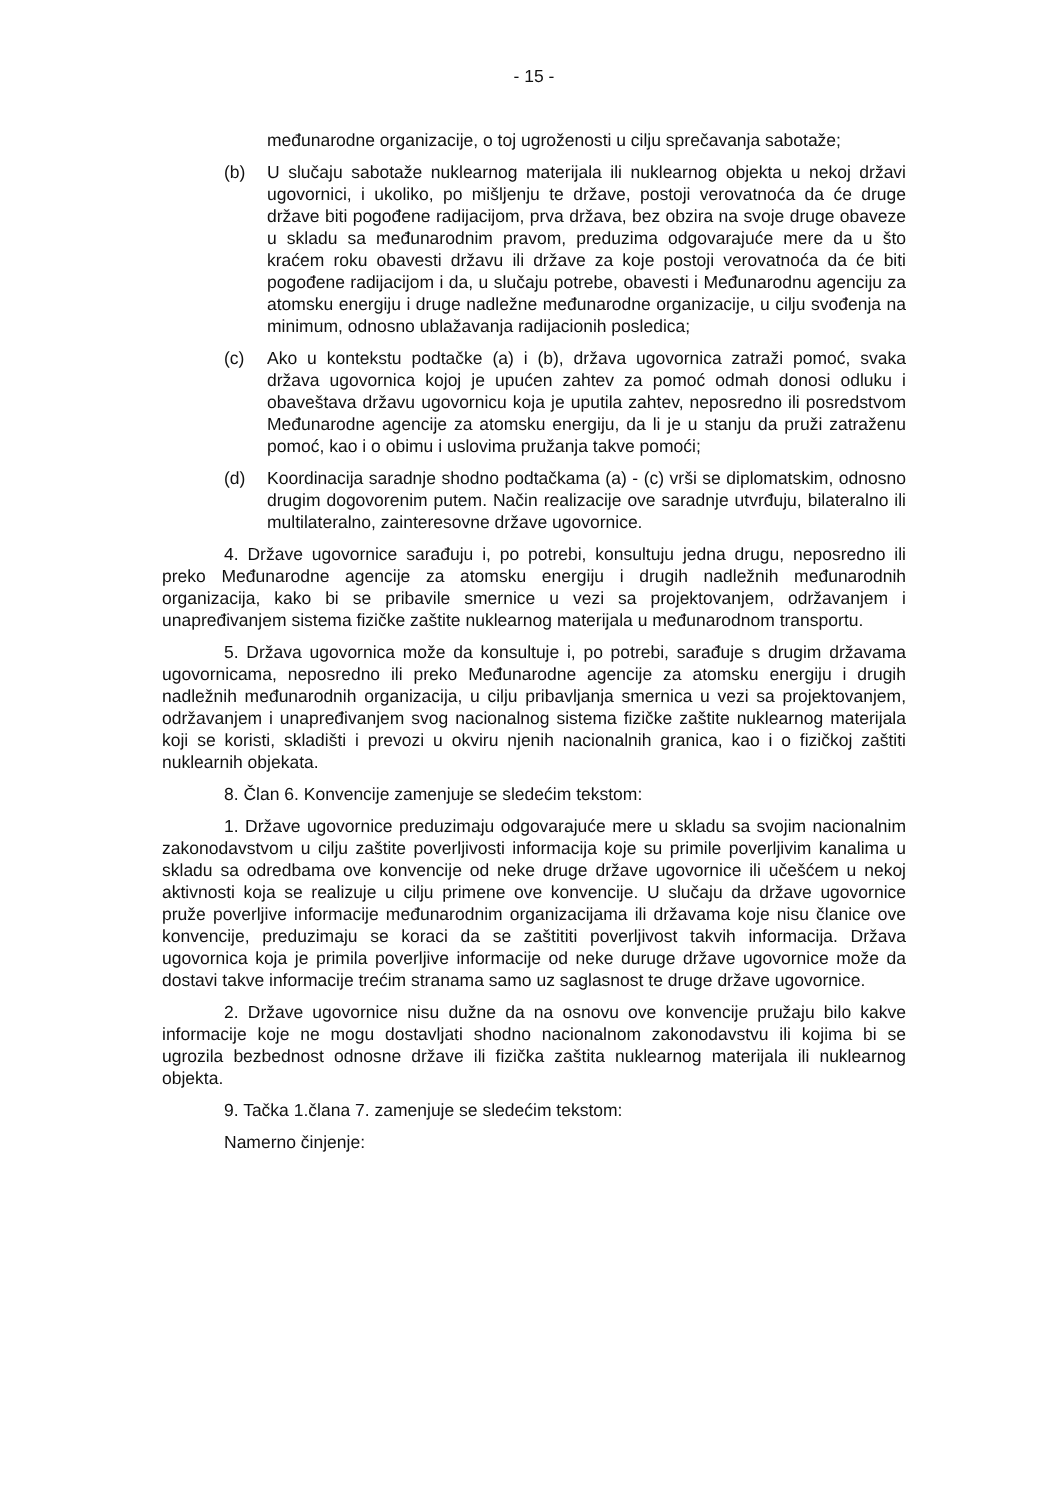- 15 -
međunarodne organizacije, o toj ugroženosti u cilju sprečavanja sabotaže;
(b) U slučaju sabotaže nuklearnog materijala ili nuklearnog objekta u nekoj državi ugovornici, i ukoliko, po mišljenju te države, postoji verovatnoća da će druge države biti pogođene radijacijom, prva država, bez obzira na svoje druge obaveze u skladu sa međunarodnim pravom, preduzima odgovarajuće mere da u što kraćem roku obavesti državu ili države za koje postoji verovatnoća da će biti pogođene radijacijom i da, u slučaju potrebe, obavesti i Međunarodnu agenciju za atomsku energiju i druge nadležne međunarodne organizacije, u cilju svođenja na minimum, odnosno ublažavanja radijacionih posledica;
(c) Ako u kontekstu podtačke (a) i (b), država ugovornica zatraži pomoć, svaka država ugovornica kojoj je upućen zahtev za pomoć odmah donosi odluku i obaveštava državu ugovornicu koja je uputila zahtev, neposredno ili posredstvom Međunarodne agencije za atomsku energiju, da li je u stanju da pruži zatraženu pomoć, kao i o obimu i uslovima pružanja takve pomoći;
(d) Koordinacija saradnje shodno podtačkama (a) - (c) vrši se diplomatskim, odnosno drugim dogovorenim putem. Način realizacije ove saradnje utvrđuju, bilateralno ili multilateralno, zainteresovne države ugovornice.
4. Države ugovornice sarađuju i, po potrebi, konsultuju jedna drugu, neposredno ili preko Međunarodne agencije za atomsku energiju i drugih nadležnih međunarodnih organizacija, kako bi se pribavile smernice u vezi sa projektovanjem, održavanjem i unapređivanjem sistema fizičke zaštite nuklearnog materijala u međunarodnom transportu.
5. Država ugovornica može da konsultuje i, po potrebi, sarađuje s drugim državama ugovornicama, neposredno ili preko Međunarodne agencije za atomsku energiju i drugih nadležnih međunarodnih organizacija, u cilju pribavljanja smernica u vezi sa projektovanjem, održavanjem i unapređivanjem svog nacionalnog sistema fizičke zaštite nuklearnog materijala koji se koristi, skladišti i prevozi u okviru njenih nacionalnih granica, kao i o fizičkoj zaštiti nuklearnih objekata.
8. Član 6. Konvencije zamenjuje se sledećim tekstom:
1. Države ugovornice preduzimaju odgovarajuće mere u skladu sa svojim nacionalnim zakonodavstvom u cilju zaštite poverljivosti informacija koje su primile poverljivim kanalima u skladu sa odredbama ove konvencije od neke druge države ugovornice ili učešćem u nekoj aktivnosti koja se realizuje u cilju primene ove konvencije. U slučaju da države ugovornice pruže poverljive informacije međunarodnim organizacijama ili državama koje nisu članice ove konvencije, preduzimaju se koraci da se zaštititi poverljivost takvih informacija. Država ugovornica koja je primila poverljive informacije od neke duruge države ugovornice može da dostavi takve informacije trećim stranama samo uz saglasnost te druge države ugovornice.
2. Države ugovornice nisu dužne da na osnovu ove konvencije pružaju bilo kakve informacije koje ne mogu dostavljati shodno nacionalnom zakonodavstvu ili kojima bi se ugrozila bezbednost odnosne države ili fizička zaštita nuklearnog materijala ili nuklearnog objekta.
9. Tačka 1.člana 7. zamenjuje se sledećim tekstom:
Namerno činjenje: